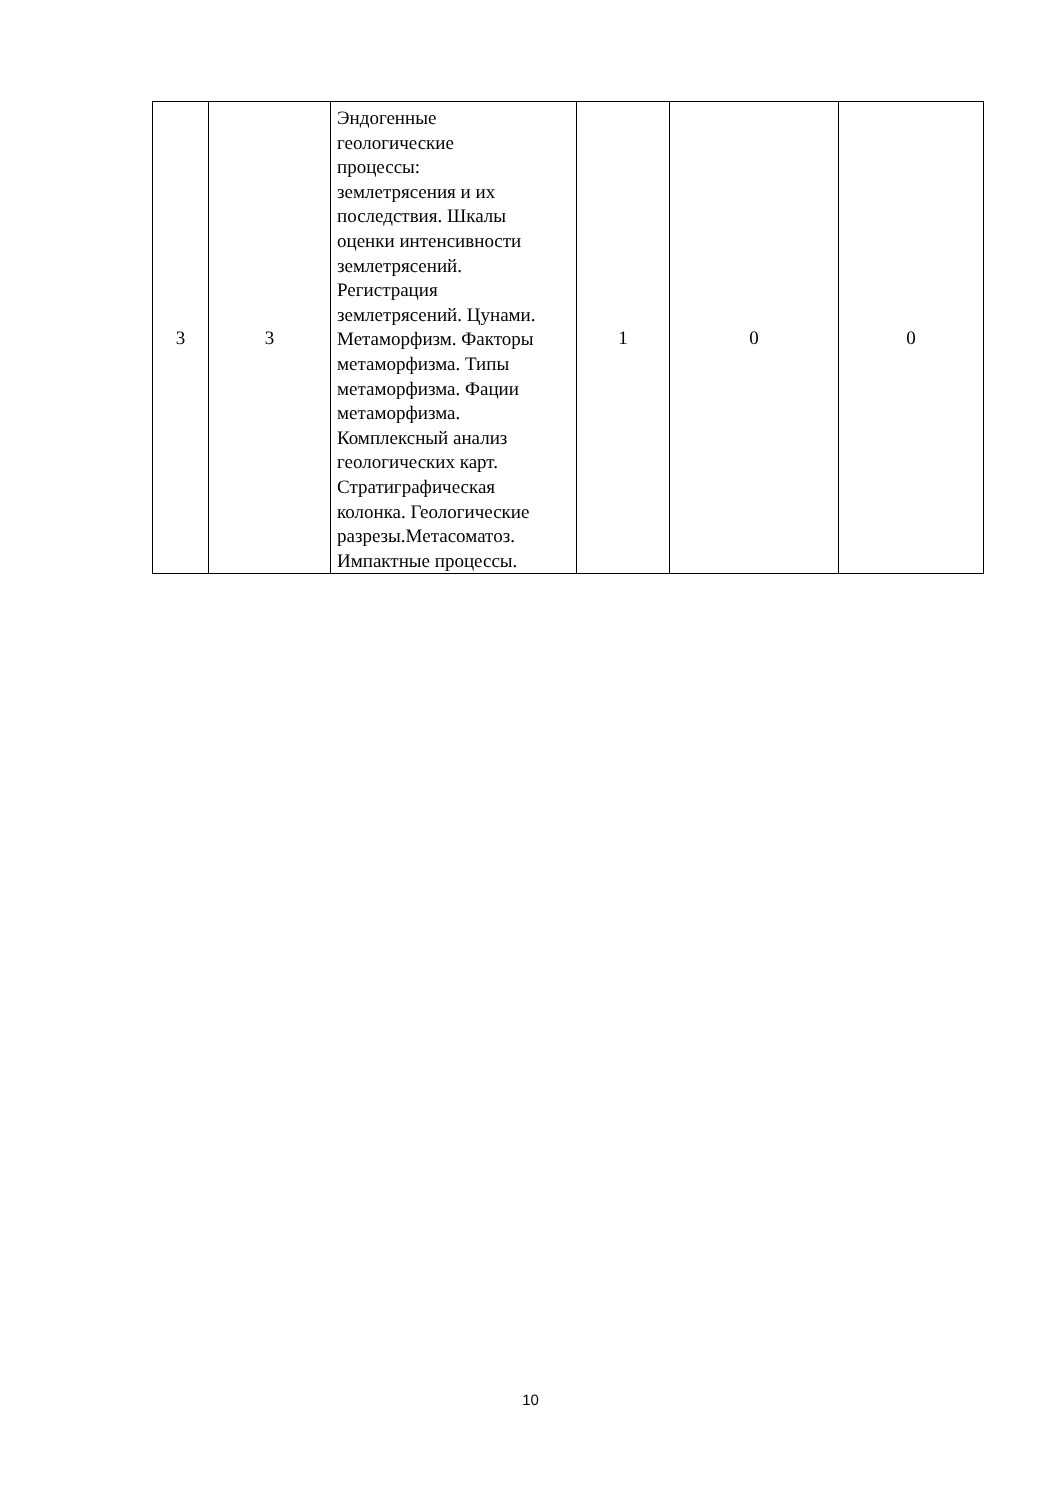| 3 | 3 | Эндогенные геологические процессы: землетрясения и их последствия. Шкалы оценки интенсивности землетрясений. Регистрация землетрясений. Цунами. Метаморфизм. Факторы метаморфизма. Типы метаморфизма. Фации метаморфизма. Комплексный анализ геологических карт. Стратиграфическая колонка. Геологические разрезы.Метасоматоз. Импактные процессы. | 1 | 0 | 0 |
10